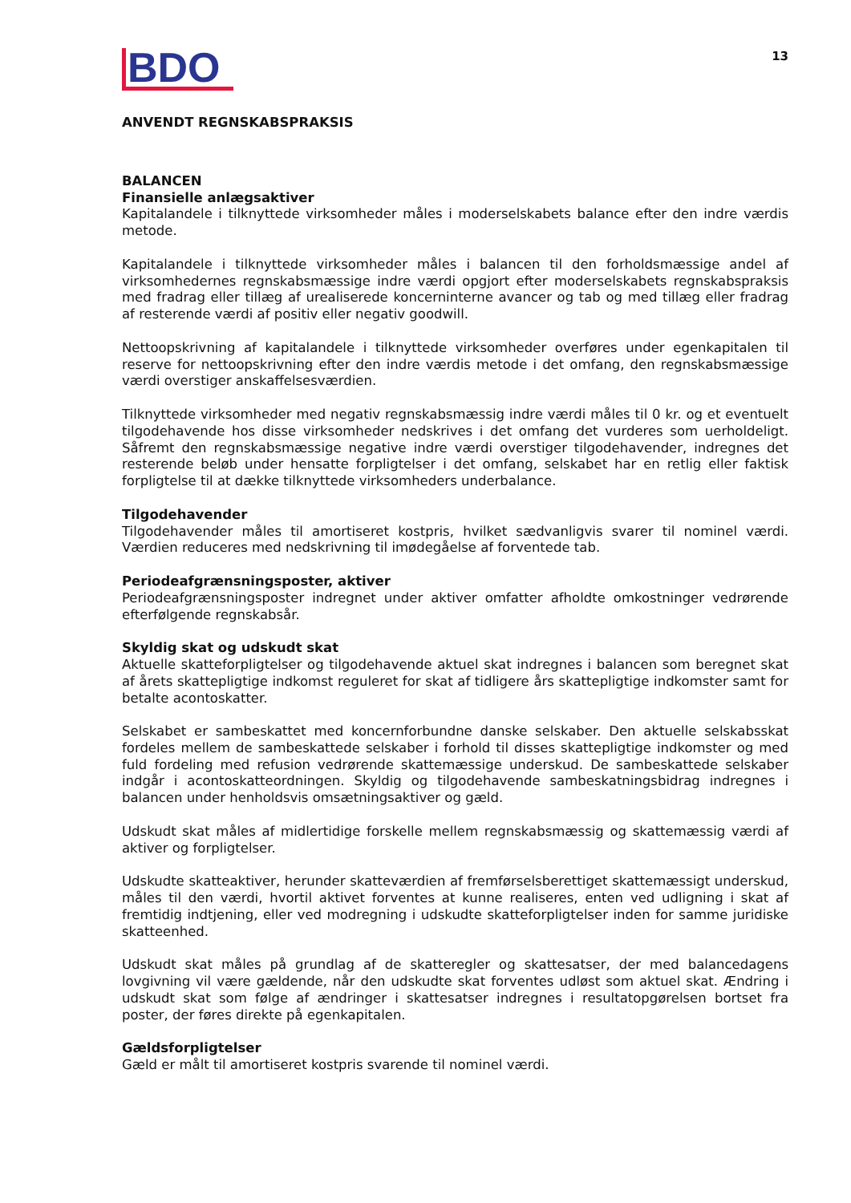BDO
13
ANVENDT REGNSKABSPRAKSIS
BALANCEN
Finansielle anlægsaktiver
Kapitalandele i tilknyttede virksomheder måles i moderselskabets balance efter den indre værdis metode.
Kapitalandele i tilknyttede virksomheder måles i balancen til den forholdsmæssige andel af virksomhedernes regnskabsmæssige indre værdi opgjort efter moderselskabets regnskabspraksis med fradrag eller tillæg af urealiserede koncerninterne avancer og tab og med tillæg eller fradrag af resterende værdi af positiv eller negativ goodwill.
Nettoopskrivning af kapitalandele i tilknyttede virksomheder overføres under egenkapitalen til reserve for nettoopskrivning efter den indre værdis metode i det omfang, den regnskabsmæssige værdi overstiger anskaffelsesværdien.
Tilknyttede virksomheder med negativ regnskabsmæssig indre værdi måles til 0 kr. og et eventuelt tilgodehavende hos disse virksomheder nedskrives i det omfang det vurderes som uerholdeligt. Såfremt den regnskabsmæssige negative indre værdi overstiger tilgodehavender, indregnes det resterende beløb under hensatte forpligtelser i det omfang, selskabet har en retlig eller faktisk forpligtelse til at dække tilknyttede virksomheders underbalance.
Tilgodehavender
Tilgodehavender måles til amortiseret kostpris, hvilket sædvanligvis svarer til nominel værdi. Værdien reduceres med nedskrivning til imødegåelse af forventede tab.
Periodeafgrænsningsposter, aktiver
Periodeafgrænsningsposter indregnet under aktiver omfatter afholdte omkostninger vedrørende efterfølgende regnskabsår.
Skyldig skat og udskudt skat
Aktuelle skatteforpligtelser og tilgodehavende aktuel skat indregnes i balancen som beregnet skat af årets skattepligtige indkomst reguleret for skat af tidligere års skattepligtige indkomster samt for betalte acontoskatter.
Selskabet er sambeskattet med koncernforbundne danske selskaber. Den aktuelle selskabsskat fordeles mellem de sambeskattede selskaber i forhold til disses skattepligtige indkomster og med fuld fordeling med refusion vedrørende skattemæssige underskud. De sambeskattede selskaber indgår i acontoskatteordningen. Skyldig og tilgodehavende sambeskatningsbidrag indregnes i balancen under henholdsvis omsætningsaktiver og gæld.
Udskudt skat måles af midlertidige forskelle mellem regnskabsmæssig og skattemæssig værdi af aktiver og forpligtelser.
Udskudte skatteaktiver, herunder skatteværdien af fremførselsberettiget skattemæssigt underskud, måles til den værdi, hvortil aktivet forventes at kunne realiseres, enten ved udligning i skat af fremtidig indtjening, eller ved modregning i udskudte skatteforpligtelser inden for samme juridiske skatteenhed.
Udskudt skat måles på grundlag af de skatteregler og skattesatser, der med balancedagens lovgivning vil være gældende, når den udskudte skat forventes udløst som aktuel skat. Ændring i udskudt skat som følge af ændringer i skattesatser indregnes i resultatopgørelsen bortset fra poster, der føres direkte på egenkapitalen.
Gældsforpligtelser
Gæld er målt til amortiseret kostpris svarende til nominel værdi.